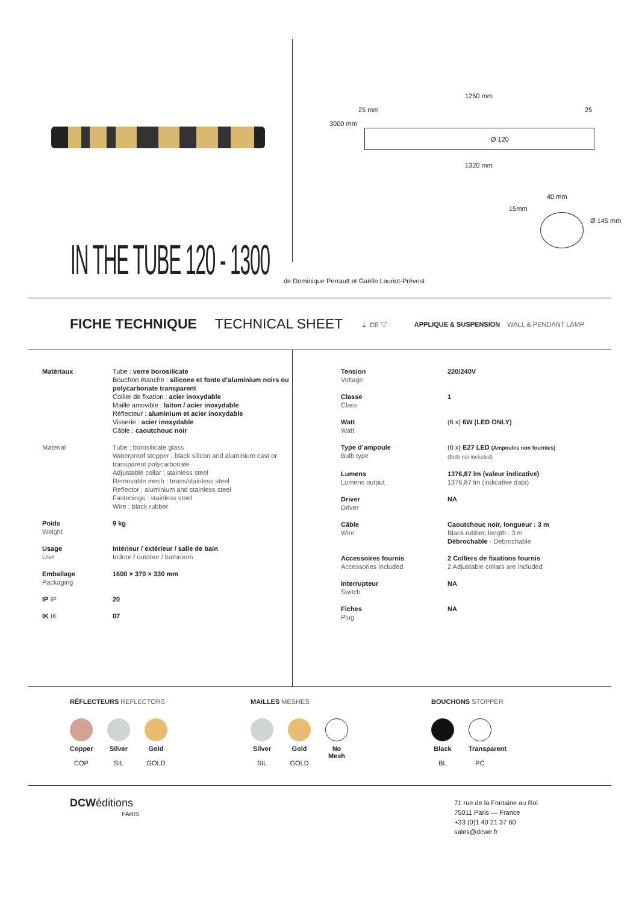1250 mm
25 mm 25
3000 mm
Ø 120
1320 mm
40 mm
15mm
Ø 145 mm
IN THE TUBE 120 - 1300
de Dominique Perrault et Gaëlle Lauriot-Prévost
FICHE TECHNIQUE TECHNICAL SHEET ⏚ CE ▽ APPLIQUE & SUSPENSION WALL & PENDANT LAMP
| Matériaux | Tube : verre borosilicate Bouchon étanche : silicone et fonte d’aluminium noirs ou polycarbonate transparent Collier de fixation : acier inoxydable Maille amovible : laiton / acier inoxydable Réflecteur : aluminium et acier inoxydable Visserie : acier inoxydable Câble : caoutchouc noir |
| Material | Tube : borosilicate glass Waterproof stopper : black silicon and aluminium cast or transparent polycarbonate Adjustable collar : stainless steel Removable mesh : brass/stainless steel Reflector : aluminium and stainless steel Fastenings : stainless steel Wire : black rubber |
| Poids Weight | 9 kg |
| Usage Use | Intérieur / extérieur / salle de bain Indoor / outdoor / bathroom |
| Emballage Packaging | 1600 × 370 × 330 mm |
| IP IP | 20 |
| IK IK | 07 |
| Tension Voltage | 220/240V |
| Classe Class | 1 |
| Watt Watt | (6 x) 6W (LED ONLY) |
| Type d’ampoule Bulb type | (6 x) E27 LED (Ampoules non fournies) (Bulb not included) |
| Lumens Lumens output | 1376,87 lm (valeur indicative) 1376,87 lm (indicative data) |
| Driver Driver | NA |
| Câble Wire | Caoutchouc noir, longueur : 3 m Black rubber, length : 3 m Débrochable · Debrochable |
| Accessoires fournis Accessories included | 2 Colliers de fixations fournis 2 Adjustable collars are included |
| Interrupteur Switch | NA |
| Fiches Plug | NA |
RÉFLECTEURS REFLECTORS
Copper
COP
Silver
SIL
Gold
GOLD
MAILLES MESHES
Silver
SIL
Gold
GOLD
No Mesh
BOUCHONS STOPPER
Black
BL
Transparent
PC
DCWéditions
PARIS
71 rue de la Fontaine au Roi
75011 Paris — France
+33 (0)1 40 21 37 60
sales@dcwe.fr